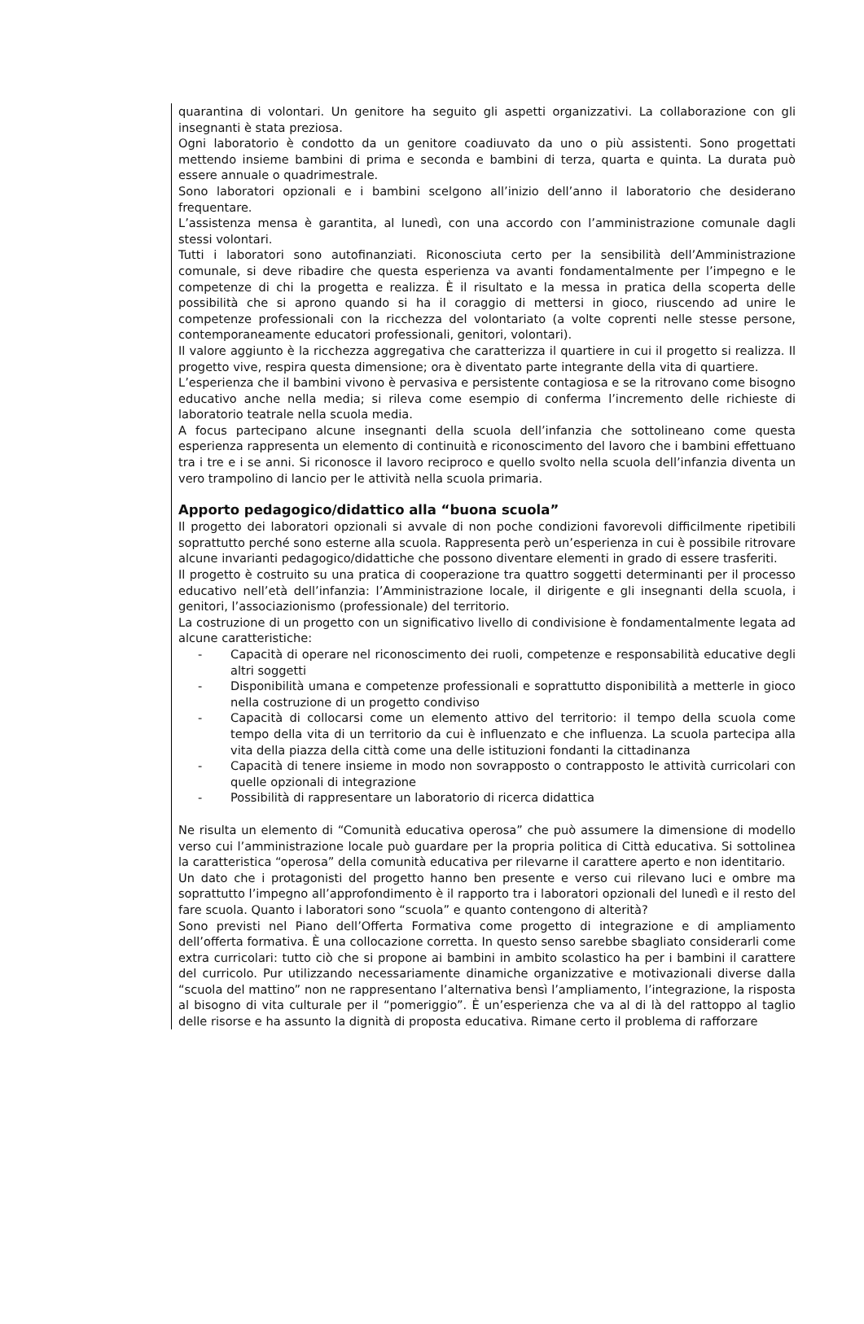quarantina di volontari. Un genitore ha seguito gli aspetti organizzativi. La collaborazione con gli insegnanti è stata preziosa.
Ogni laboratorio è condotto da un genitore coadiuvato da uno o più assistenti. Sono progettati mettendo insieme bambini di prima e seconda e bambini di terza, quarta e quinta. La durata può essere annuale o quadrimestrale.
Sono laboratori opzionali e i bambini scelgono all’inizio dell’anno il laboratorio che desiderano frequentare.
L’assistenza mensa è garantita, al lunedì, con una accordo con l’amministrazione comunale dagli stessi volontari.
Tutti i laboratori sono autofinanziati. Riconosciuta certo per la sensibilità dell’Amministrazione comunale, si deve ribadire che questa esperienza va avanti fondamentalmente per l’impegno e le competenze di chi la progetta e realizza. È il risultato e la messa in pratica della scoperta delle possibilità che si aprono quando si ha il coraggio di mettersi in gioco, riuscendo ad unire le competenze professionali con la ricchezza del volontariato (a volte coprenti nelle stesse persone, contemporaneamente educatori professionali, genitori, volontari).
Il valore aggiunto è la ricchezza aggregativa che caratterizza il quartiere in cui il progetto si realizza. Il progetto vive, respira questa dimensione; ora è diventato parte integrante della vita di quartiere.
L’esperienza che il bambini vivono è pervasiva e persistente contagiosa e se la ritrovano come bisogno educativo anche nella media; si rileva come esempio di conferma l’incremento delle richieste di laboratorio teatrale nella scuola media.
A focus partecipano alcune insegnanti della scuola dell’infanzia che sottolineano come questa esperienza rappresenta un elemento di continuità e riconoscimento del lavoro che i bambini effettuano tra i tre e i se anni. Si riconosce il lavoro reciproco e quello svolto nella scuola dell’infanzia diventa un vero trampolino di lancio per le attività nella scuola primaria.
Apporto pedagogico/didattico alla “buona scuola”
Il progetto dei laboratori opzionali si avvale di non poche condizioni favorevoli difficilmente ripetibili soprattutto perché sono esterne alla scuola. Rappresenta però un’esperienza in cui è possibile ritrovare alcune invarianti pedagogico/didattiche che possono diventare elementi in grado di essere trasferiti.
Il progetto è costruito su una pratica di cooperazione tra quattro soggetti determinanti per il processo educativo nell’età dell’infanzia: l’Amministrazione locale, il dirigente e gli insegnanti della scuola, i genitori, l’associazionismo (professionale) del territorio.
La costruzione di un progetto con un significativo livello di condivisione è fondamentalmente legata ad alcune caratteristiche:
- Capacità di operare nel riconoscimento dei ruoli, competenze e responsabilità educative degli altri soggetti
- Disponibilità umana e competenze professionali e soprattutto disponibilità a metterle in gioco nella costruzione di un progetto condiviso
- Capacità di collocarsi come un elemento attivo del territorio: il tempo della scuola come tempo della vita di un territorio da cui è influenzato e che influenza. La scuola partecipa alla vita della piazza della città come una delle istituzioni fondanti la cittadinanza
- Capacità di tenere insieme in modo non sovrapposto o contrapposto le attività curricolari con quelle opzionali di integrazione
- Possibilità di rappresentare un laboratorio di ricerca didattica
Ne risulta un elemento di “Comunità educativa operosa” che può assumere la dimensione di modello verso cui l’amministrazione locale può guardare per la propria politica di Città educativa. Si sottolinea la caratteristica “operosa” della comunità educativa per rilevarne il carattere aperto e non identitario.
Un dato che i protagonisti del progetto hanno ben presente e verso cui rilevano luci e ombre ma soprattutto l’impegno all’approfondimento è il rapporto tra i laboratori opzionali del lunedì e il resto del fare scuola. Quanto i laboratori sono “scuola” e quanto contengono di alterità?
Sono previsti nel Piano dell’Offerta Formativa come progetto di integrazione e di ampliamento dell’offerta formativa. È una collocazione corretta. In questo senso sarebbe sbagliato considerarli come extra curricolari: tutto ciò che si propone ai bambini in ambito scolastico ha per i bambini il carattere del curricolo. Pur utilizzando necessariamente dinamiche organizzative e motivazionali diverse dalla “scuola del mattino” non ne rappresentano l’alternativa bensì l’ampliamento, l’integrazione, la risposta al bisogno di vita culturale per il “pomeriggio”. È un’esperienza che va al di là del rattoppo al taglio delle risorse e ha assunto la dignità di proposta educativa. Rimane certo il problema di rafforzare